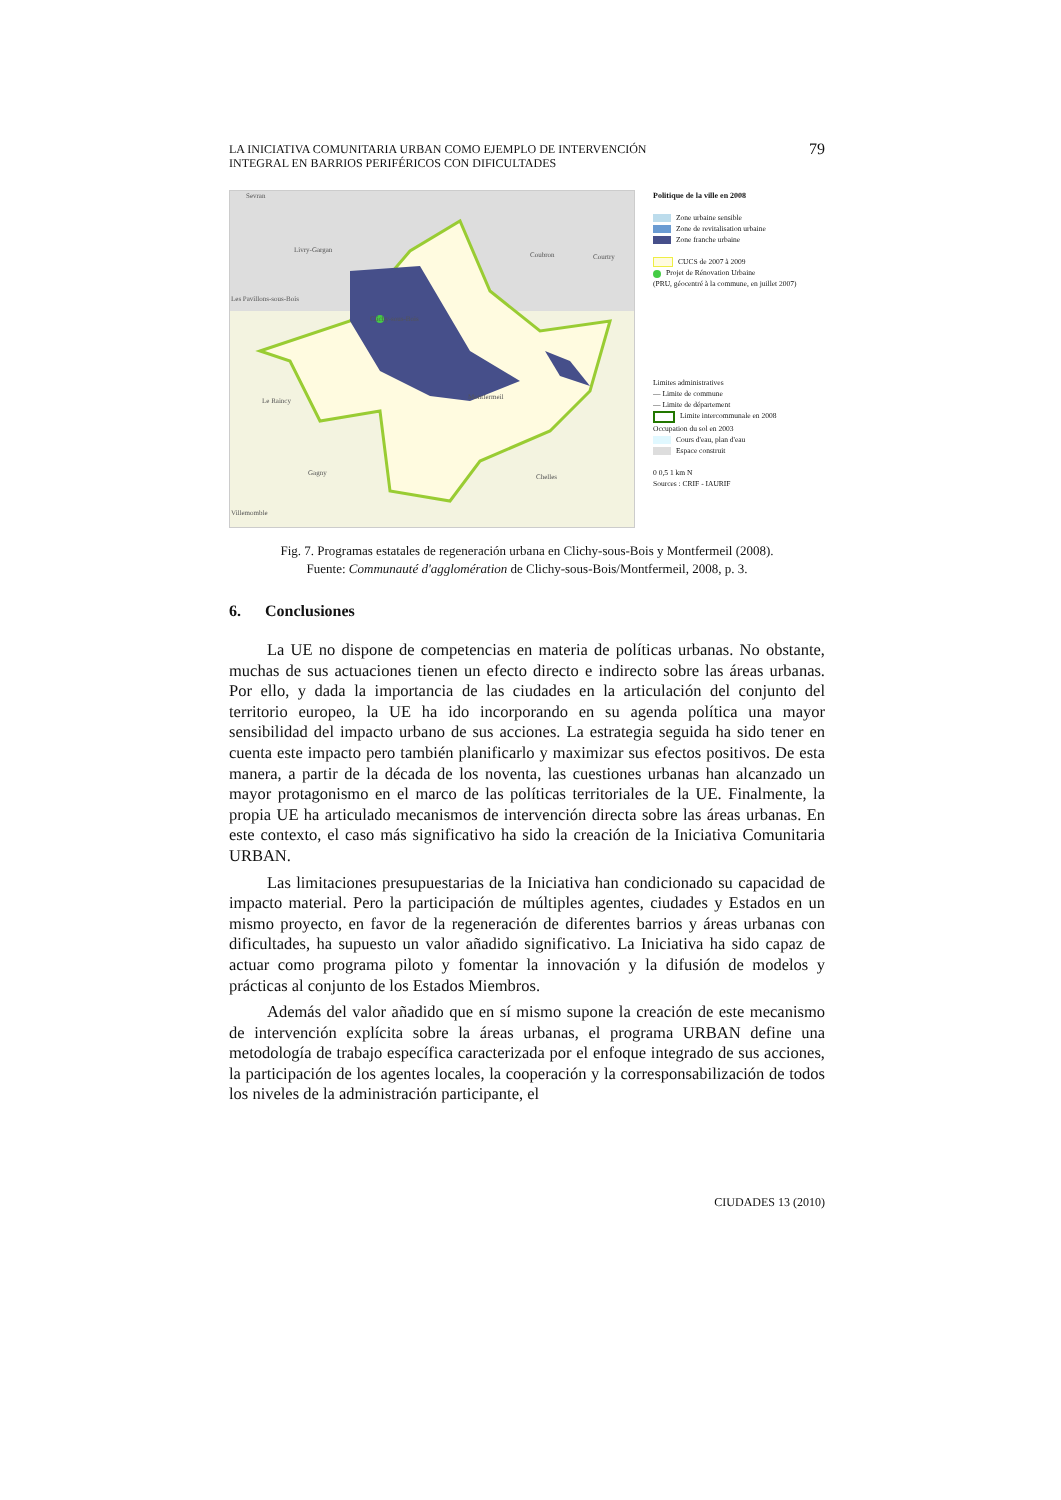LA INICIATIVA COMUNITARIA URBAN COMO EJEMPLO DE INTERVENCIÓN
INTEGRAL EN BARRIOS PERIFÉRICOS CON DIFICULTADES
79
Sevran
Livry-Gargan
Coubron Courtry
Les Pavillons-sous-Bois
Clichy-sous-Bois
Le Raincy Montfermeil
Gagny Chelles
Villemomble
Politique de la ville en 2008
Zone urbaine sensible
Zone de revitalisation urbaine
Zone franche urbaine
CUCS de 2007 à 2009
Projet de Rénovation Urbaine
(PRU, géocentré à la commune, en juillet 2007)
Limites administratives
— Limite de commune
— Limite de département
Limite intercommunale en 2008
Occupation du sol en 2003
Cours d'eau, plan d'eau
Espace construit
0 0,5 1 km N
Sources : CRIF - IAURIF
Fig. 7. Programas estatales de regeneración urbana en Clichy-sous-Bois y Montfermeil (2008).
Fuente: Communauté d'agglomération de Clichy-sous-Bois/Montfermeil, 2008, p. 3.
6. Conclusiones
La UE no dispone de competencias en materia de políticas urbanas. No obstante, muchas de sus actuaciones tienen un efecto directo e indirecto sobre las áreas urbanas. Por ello, y dada la importancia de las ciudades en la articulación del conjunto del territorio europeo, la UE ha ido incorporando en su agenda política una mayor sensibilidad del impacto urbano de sus acciones. La estrategia seguida ha sido tener en cuenta este impacto pero también planificarlo y maximizar sus efectos positivos. De esta manera, a partir de la década de los noventa, las cuestiones urbanas han alcanzado un mayor protagonismo en el marco de las políticas territoriales de la UE. Finalmente, la propia UE ha articulado mecanismos de intervención directa sobre las áreas urbanas. En este contexto, el caso más significativo ha sido la creación de la Iniciativa Comunitaria URBAN.
Las limitaciones presupuestarias de la Iniciativa han condicionado su capacidad de impacto material. Pero la participación de múltiples agentes, ciudades y Estados en un mismo proyecto, en favor de la regeneración de diferentes barrios y áreas urbanas con dificultades, ha supuesto un valor añadido significativo. La Iniciativa ha sido capaz de actuar como programa piloto y fomentar la innovación y la difusión de modelos y prácticas al conjunto de los Estados Miembros.
Además del valor añadido que en sí mismo supone la creación de este mecanismo de intervención explícita sobre la áreas urbanas, el programa URBAN define una metodología de trabajo específica caracterizada por el enfoque integrado de sus acciones, la participación de los agentes locales, la cooperación y la corresponsabilización de todos los niveles de la administración participante, el
CIUDADES 13 (2010)